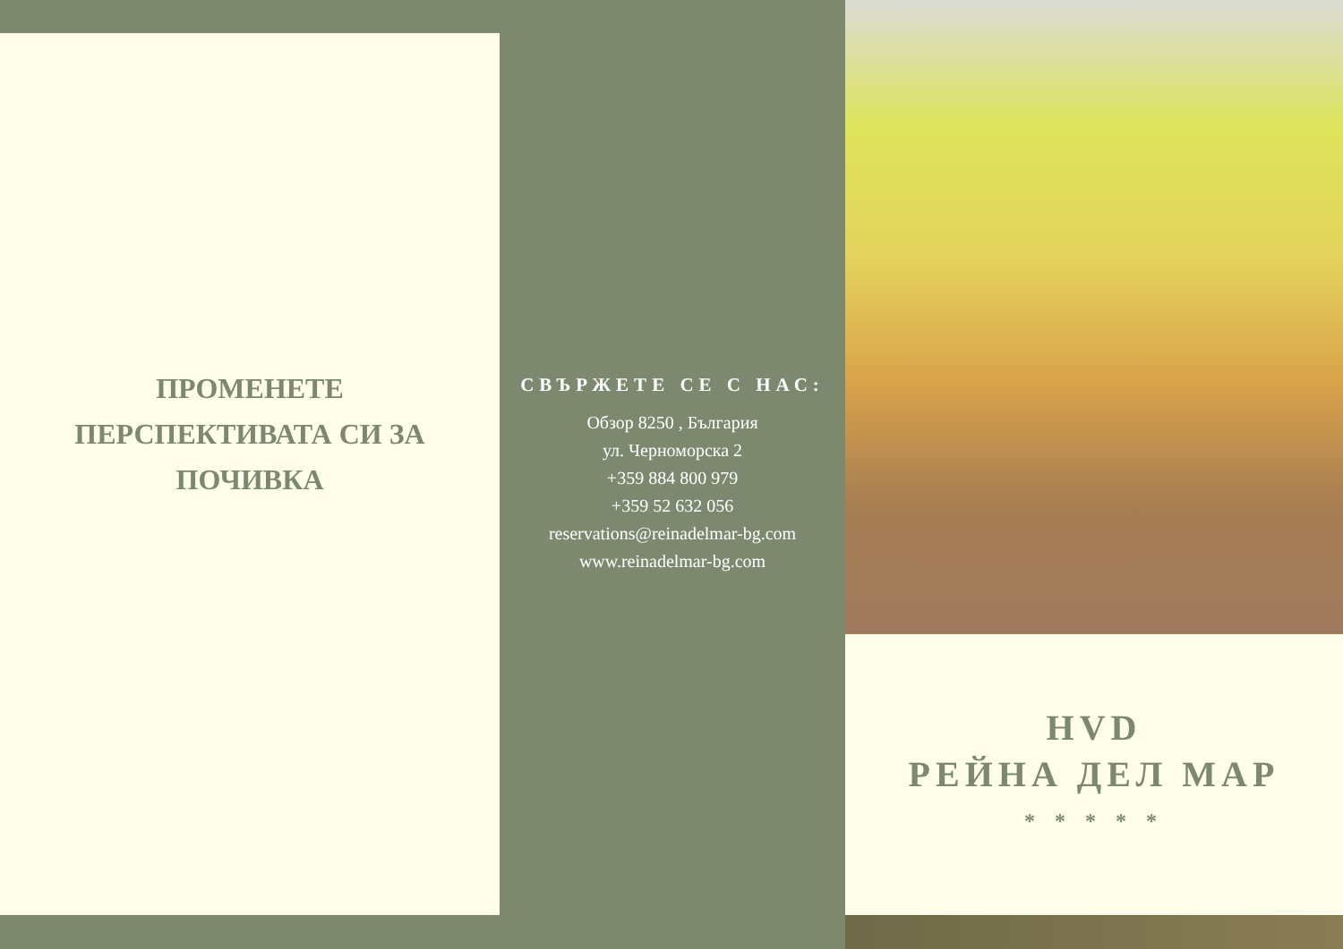ПРОМЕНЕТЕ ПЕРСПЕКТИВАТА СИ ЗА ПОЧИВКА
СВЪРЖЕТЕ СЕ С НАС:
Обзор 8250 , България
ул. Черноморска 2
+359 884 800 979
+359 52 632 056
reservations@reinadelmar-bg.com
www.reinadelmar-bg.com
HVD
РЕЙНА ДЕЛ МАР
* * * * *